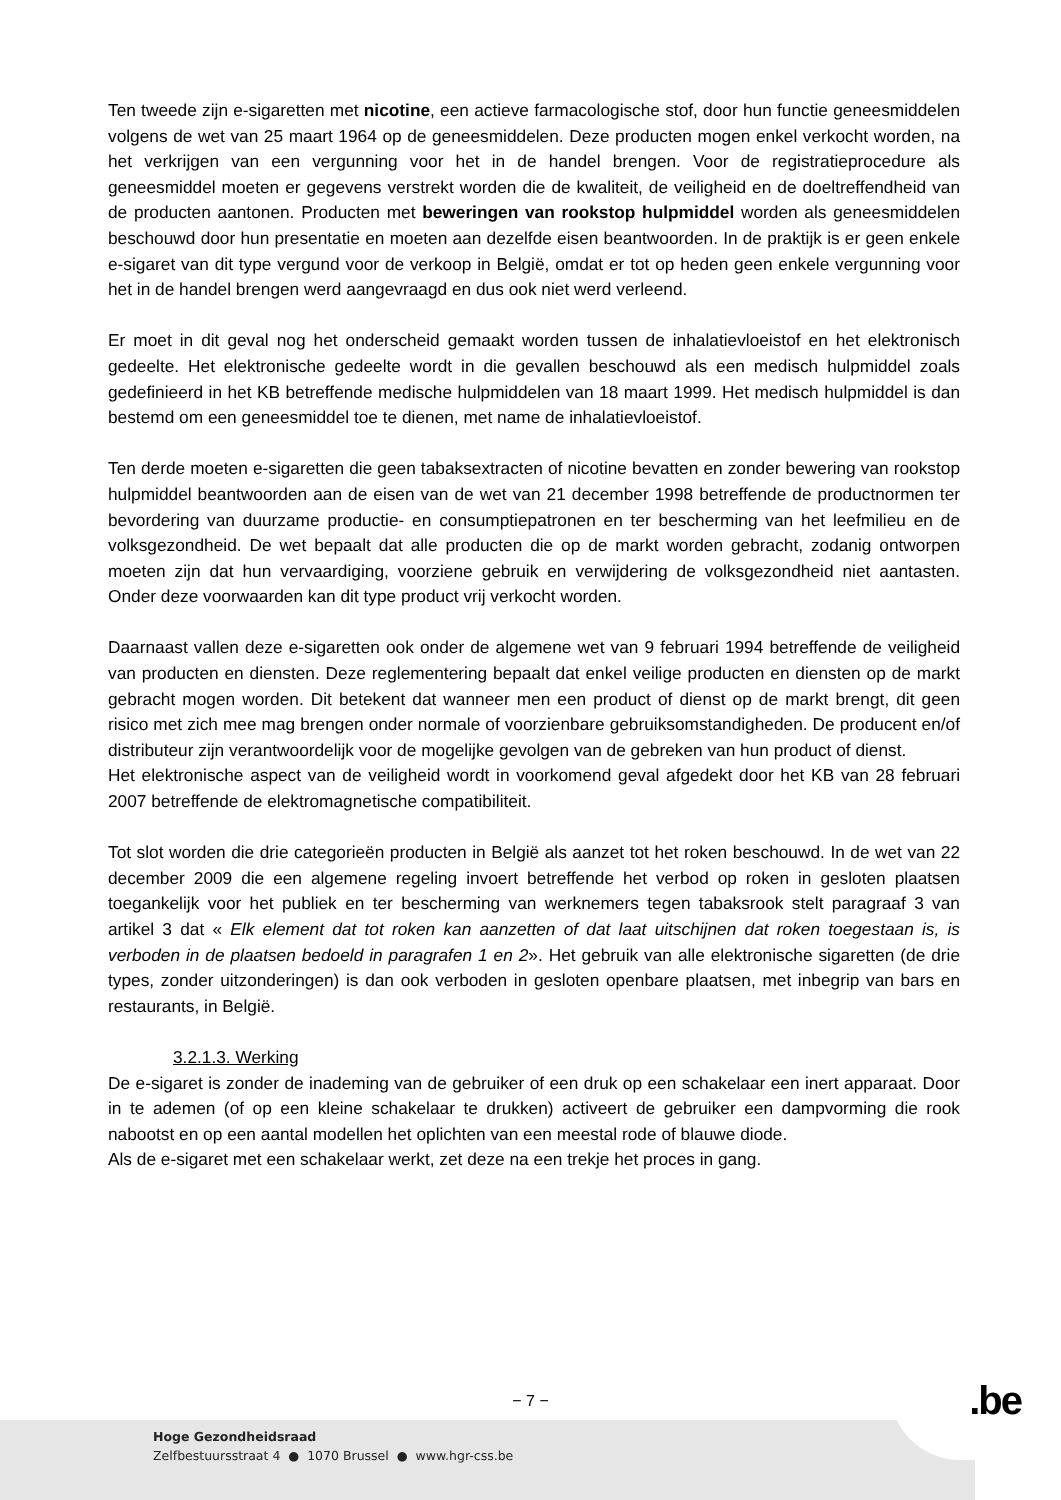Ten tweede zijn e-sigaretten met nicotine, een actieve farmacologische stof, door hun functie geneesmiddelen volgens de wet van 25 maart 1964 op de geneesmiddelen. Deze producten mogen enkel verkocht worden, na het verkrijgen van een vergunning voor het in de handel brengen. Voor de registratieprocedure als geneesmiddel moeten er gegevens verstrekt worden die de kwaliteit, de veiligheid en de doeltreffendheid van de producten aantonen. Producten met beweringen van rookstop hulpmiddel worden als geneesmiddelen beschouwd door hun presentatie en moeten aan dezelfde eisen beantwoorden. In de praktijk is er geen enkele e-sigaret van dit type vergund voor de verkoop in België, omdat er tot op heden geen enkele vergunning voor het in de handel brengen werd aangevraagd en dus ook niet werd verleend.
Er moet in dit geval nog het onderscheid gemaakt worden tussen de inhalatievloeistof en het elektronisch gedeelte. Het elektronische gedeelte wordt in die gevallen beschouwd als een medisch hulpmiddel zoals gedefinieerd in het KB betreffende medische hulpmiddelen van 18 maart 1999. Het medisch hulpmiddel is dan bestemd om een geneesmiddel toe te dienen, met name de inhalatievloeistof.
Ten derde moeten e-sigaretten die geen tabaksextracten of nicotine bevatten en zonder bewering van rookstop hulpmiddel beantwoorden aan de eisen van de wet van 21 december 1998 betreffende de productnormen ter bevordering van duurzame productie- en consumptiepatronen en ter bescherming van het leefmilieu en de volksgezondheid. De wet bepaalt dat alle producten die op de markt worden gebracht, zodanig ontworpen moeten zijn dat hun vervaardiging, voorziene gebruik en verwijdering de volksgezondheid niet aantasten. Onder deze voorwaarden kan dit type product vrij verkocht worden.
Daarnaast vallen deze e-sigaretten ook onder de algemene wet van 9 februari 1994 betreffende de veiligheid van producten en diensten. Deze reglementering bepaalt dat enkel veilige producten en diensten op de markt gebracht mogen worden. Dit betekent dat wanneer men een product of dienst op de markt brengt, dit geen risico met zich mee mag brengen onder normale of voorzienbare gebruiksomstandigheden. De producent en/of distributeur zijn verantwoordelijk voor de mogelijke gevolgen van de gebreken van hun product of dienst.
Het elektronische aspect van de veiligheid wordt in voorkomend geval afgedekt door het KB van 28 februari 2007 betreffende de elektromagnetische compatibiliteit.
Tot slot worden die drie categorieën producten in België als aanzet tot het roken beschouwd. In de wet van 22 december 2009 die een algemene regeling invoert betreffende het verbod op roken in gesloten plaatsen toegankelijk voor het publiek en ter bescherming van werknemers tegen tabaksrook stelt paragraaf 3 van artikel 3 dat « Elk element dat tot roken kan aanzetten of dat laat uitschijnen dat roken toegestaan is, is verboden in de plaatsen bedoeld in paragrafen 1 en 2». Het gebruik van alle elektronische sigaretten (de drie types, zonder uitzonderingen) is dan ook verboden in gesloten openbare plaatsen, met inbegrip van bars en restaurants, in België.
3.2.1.3. Werking
De e-sigaret is zonder de inademing van de gebruiker of een druk op een schakelaar een inert apparaat. Door in te ademen (of op een kleine schakelaar te drukken) activeert de gebruiker een dampvorming die rook nabootst en op een aantal modellen het oplichten van een meestal rode of blauwe diode.
Als de e-sigaret met een schakelaar werkt, zet deze na een trekje het proces in gang.
− 7 − .be
Hoge Gezondheidsraad
Zelfbestuursstraat 4 ● 1070 Brussel ● www.hgr-css.be